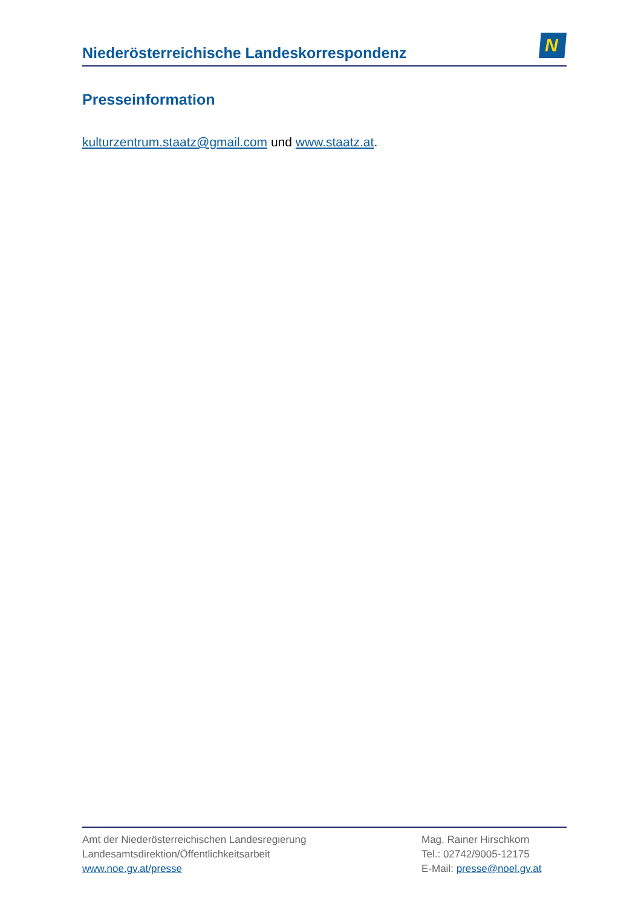Niederösterreichische Landeskorrespondenz
N
Presseinformation
kulturzentrum.staatz@gmail.com und www.staatz.at.
Amt der Niederösterreichischen Landesregierung
Landesamtsdirektion/Öffentlichkeitsarbeit
www.noe.gv.at/presse
Mag. Rainer Hirschkorn
Tel.: 02742/9005-12175
E-Mail: presse@noel.gv.at